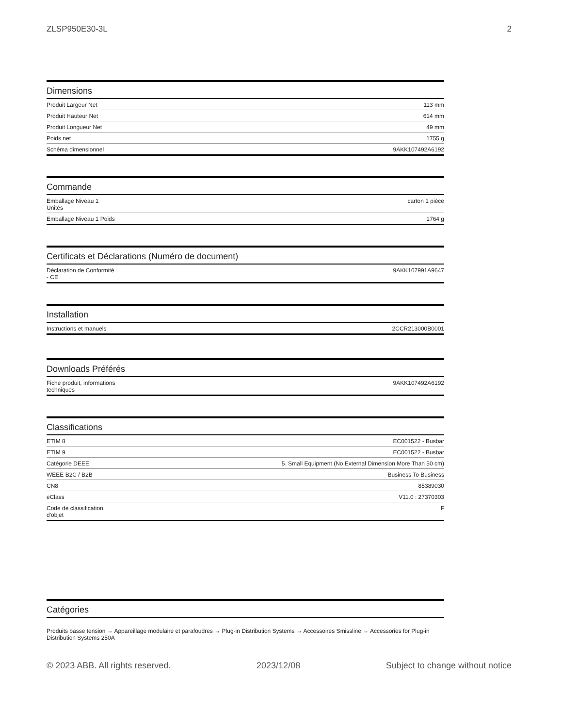ZLSP950E30-3L 2
Dimensions
| Produit Largeur Net | 113 mm |
| Produit Hauteur Net | 614 mm |
| Produit Longueur Net | 49 mm |
| Poids net | 1755 g |
| Schéma dimensionnel | 9AKK107492A6192 |
Commande
| Emballage Niveau 1 Unités | carton 1 pièce |
| Emballage Niveau 1 Poids | 1764 g |
Certificats et Déclarations (Numéro de document)
| Déclaration de Conformité - CE | 9AKK107991A9647 |
Installation
| Instructions et manuels | 2CCR213000B0001 |
Downloads Préférés
| Fiche produit, informations techniques | 9AKK107492A6192 |
Classifications
| ETIM 8 | EC001522 - Busbar |
| ETIM 9 | EC001522 - Busbar |
| Catégorie DEEE | 5. Small Equipment (No External Dimension More Than 50 cm) |
| WEEE B2C / B2B | Business To Business |
| CN8 | 85389030 |
| eClass | V11.0 : 27370303 |
| Code de classification d'objet | F |
Catégories
Produits basse tension → Appareillage modulaire et parafoudres → Plug-in Distribution Systems → Accessoires Smissline → Accessories for Plug-in Distribution Systems 250A
© 2023 ABB. All rights reserved. 2023/12/08 Subject to change without notice